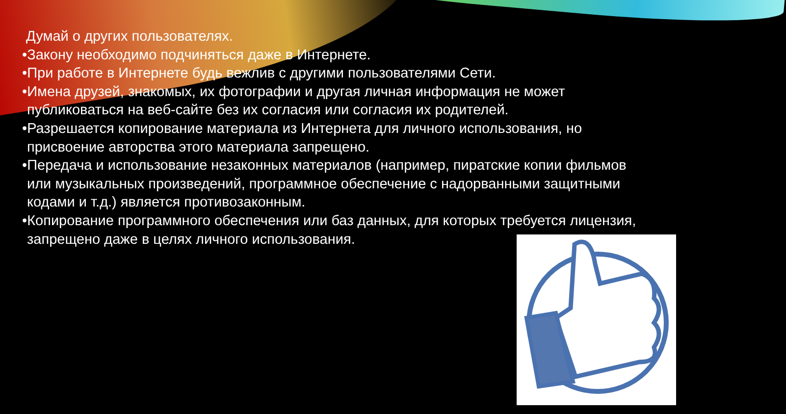Думай о других пользователях.
•Закону необходимо подчиняться даже в Интернете.
•При работе в Интернете будь вежлив с другими пользователями Сети.
•Имена друзей, знакомых, их фотографии и другая личная информация не может публиковаться на веб-сайте без их согласия или согласия их родителей.
•Разрешается копирование материала из Интернета для личного использования, но присвоение авторства этого материала запрещено.
•Передача и использование незаконных материалов (например, пиратские копии фильмов или музыкальных произведений, программное обеспечение с надорванными защитными кодами и т.д.) является противозаконным.
•Копирование программного обеспечения или баз данных, для которых требуется лицензия, запрещено даже в целях личного использования.